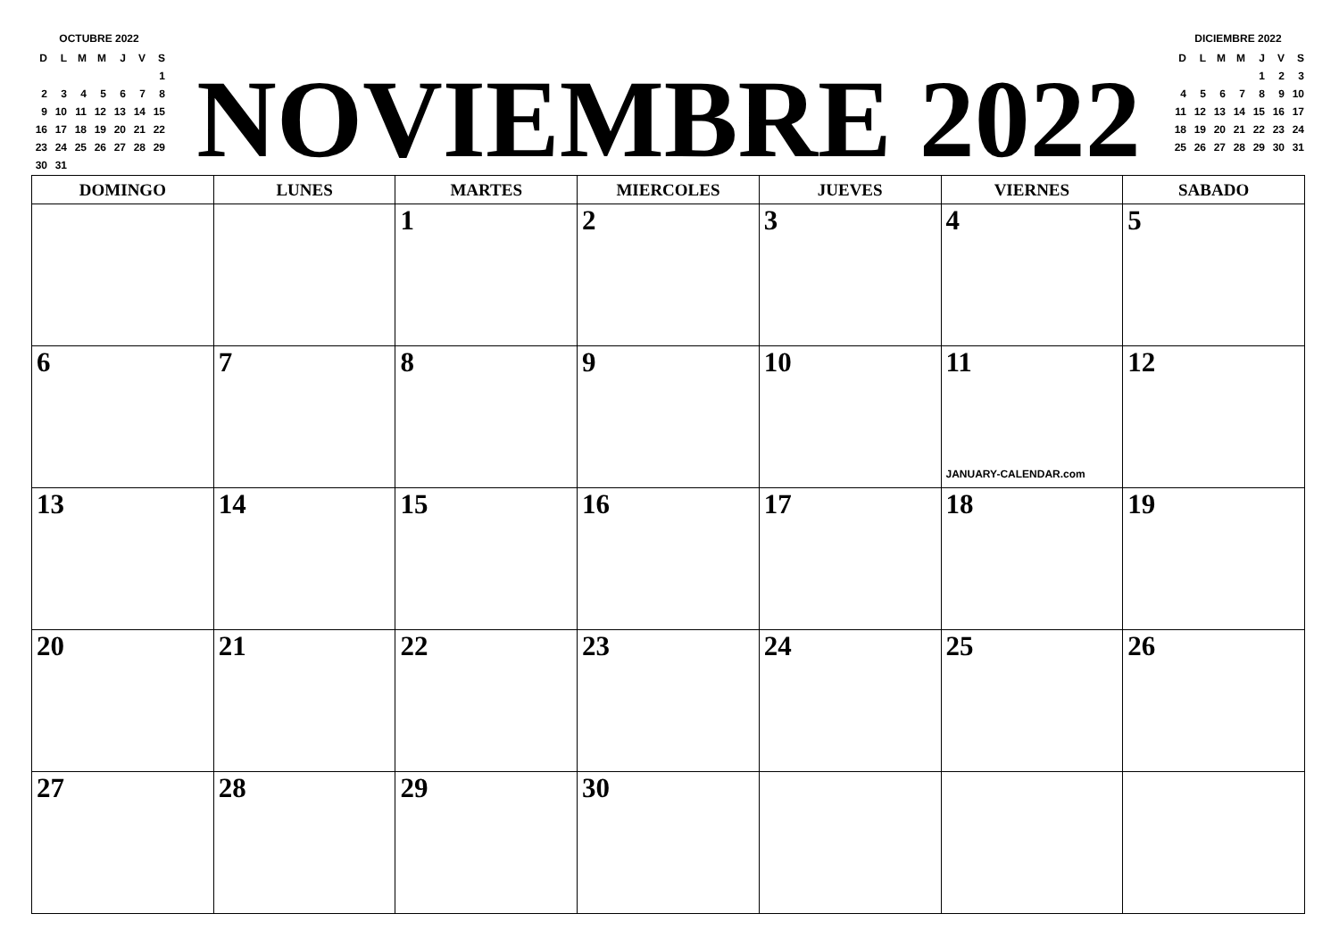OCTUBRE 2022
| D | L | M | M | J | V | S |
| | | | | | | 1 |
| 2 | 3 | 4 | 5 | 6 | 7 | 8 |
| 9 | 10 | 11 | 12 | 13 | 14 | 15 |
| 16 | 17 | 18 | 19 | 20 | 21 | 22 |
| 23 | 24 | 25 | 26 | 27 | 28 | 29 |
| 30 | 31 | | | | | |
NOVIEMBRE 2022
DICIEMBRE 2022
| D | L | M | M | J | V | S |
| | | | | 1 | 2 | 3 |
| 4 | 5 | 6 | 7 | 8 | 9 | 10 |
| 11 | 12 | 13 | 14 | 15 | 16 | 17 |
| 18 | 19 | 20 | 21 | 22 | 23 | 24 |
| 25 | 26 | 27 | 28 | 29 | 30 | 31 |
| DOMINGO | LUNES | MARTES | MIERCOLES | JUEVES | VIERNES | SABADO |
| --- | --- | --- | --- | --- | --- | --- |
| | | 1 | 2 | 3 | 4 | 5 |
| 6 | 7 | 8 | 9 | 10 | 11 JANUARY-CALENDAR.com | 12 |
| 13 | 14 | 15 | 16 | 17 | 18 | 19 |
| 20 | 21 | 22 | 23 | 24 | 25 | 26 |
| 27 | 28 | 29 | 30 | | | |